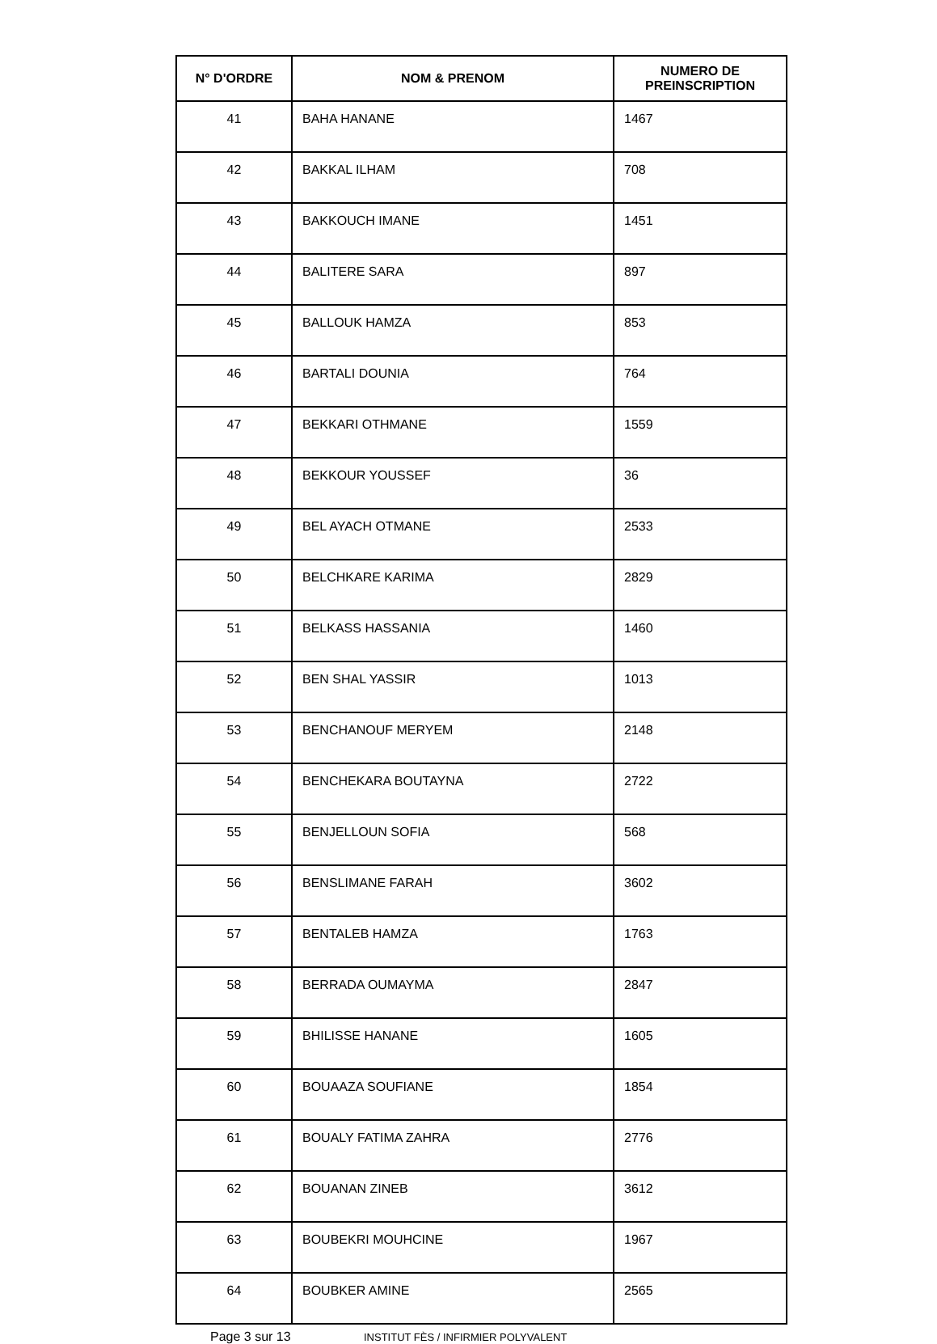| N° D'ORDRE | NOM & PRENOM | NUMERO DE PREINSCRIPTION |
| --- | --- | --- |
| 41 | BAHA HANANE | 1467 |
| 42 | BAKKAL ILHAM | 708 |
| 43 | BAKKOUCH IMANE | 1451 |
| 44 | BALITERE SARA | 897 |
| 45 | BALLOUK HAMZA | 853 |
| 46 | BARTALI DOUNIA | 764 |
| 47 | BEKKARI OTHMANE | 1559 |
| 48 | BEKKOUR YOUSSEF | 36 |
| 49 | BEL AYACH OTMANE | 2533 |
| 50 | BELCHKARE KARIMA | 2829 |
| 51 | BELKASS HASSANIA | 1460 |
| 52 | BEN SHAL YASSIR | 1013 |
| 53 | BENCHANOUF MERYEM | 2148 |
| 54 | BENCHEKARA BOUTAYNA | 2722 |
| 55 | BENJELLOUN SOFIA | 568 |
| 56 | BENSLIMANE FARAH | 3602 |
| 57 | BENTALEB HAMZA | 1763 |
| 58 | BERRADA OUMAYMA | 2847 |
| 59 | BHILISSE HANANE | 1605 |
| 60 | BOUAAZA SOUFIANE | 1854 |
| 61 | BOUALY FATIMA ZAHRA | 2776 |
| 62 | BOUANAN ZINEB | 3612 |
| 63 | BOUBEKRI MOUHCINE | 1967 |
| 64 | BOUBKER AMINE | 2565 |
Page 3 sur 13 INSTITUT FÈS / INFIRMIER POLYVALENT